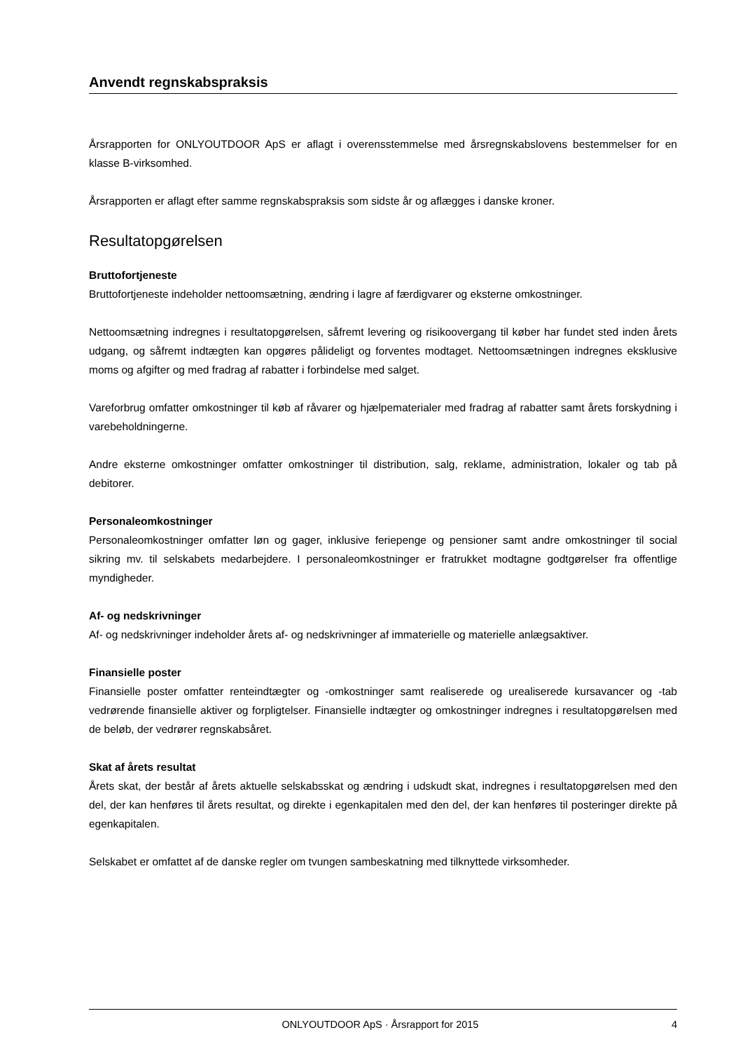Anvendt regnskabspraksis
Årsrapporten for ONLYOUTDOOR ApS er aflagt i overensstemmelse med årsregnskabslovens bestemmelser for en klasse B-virksomhed.
Årsrapporten er aflagt efter samme regnskabspraksis som sidste år og aflægges i danske kroner.
Resultatopgørelsen
Bruttofortjeneste
Bruttofortjeneste indeholder nettoomsætning, ændring i lagre af færdigvarer og eksterne omkostninger.
Nettoomsætning indregnes i resultatopgørelsen, såfremt levering og risikoovergang til køber har fundet sted inden årets udgang, og såfremt indtægten kan opgøres pålideligt og forventes modtaget. Nettoomsætningen indregnes eksklusive moms og afgifter og med fradrag af rabatter i forbindelse med salget.
Vareforbrug omfatter omkostninger til køb af råvarer og hjælpematerialer med fradrag af rabatter samt årets forskydning i varebeholdningerne.
Andre eksterne omkostninger omfatter omkostninger til distribution, salg, reklame, administration, lokaler og tab på debitorer.
Personaleomkostninger
Personaleomkostninger omfatter løn og gager, inklusive feriepenge og pensioner samt andre omkostninger til social sikring mv. til selskabets medarbejdere. I personaleomkostninger er fratrukket modtagne godtgørelser fra offentlige myndigheder.
Af- og nedskrivninger
Af- og nedskrivninger indeholder årets af- og nedskrivninger af immaterielle og materielle anlægsaktiver.
Finansielle poster
Finansielle poster omfatter renteindtægter og -omkostninger samt realiserede og urealiserede kursavancer og -tab vedrørende finansielle aktiver og forpligtelser. Finansielle indtægter og omkostninger indregnes i resultatopgørelsen med de beløb, der vedrører regnskabsåret.
Skat af årets resultat
Årets skat, der består af årets aktuelle selskabsskat og ændring i udskudt skat, indregnes i resultatopgørelsen med den del, der kan henføres til årets resultat, og direkte i egenkapitalen med den del, der kan henføres til posteringer direkte på egenkapitalen.
Selskabet er omfattet af de danske regler om tvungen sambeskatning med tilknyttede virksomheder.
ONLYOUTDOOR ApS · Årsrapport for 2015 4